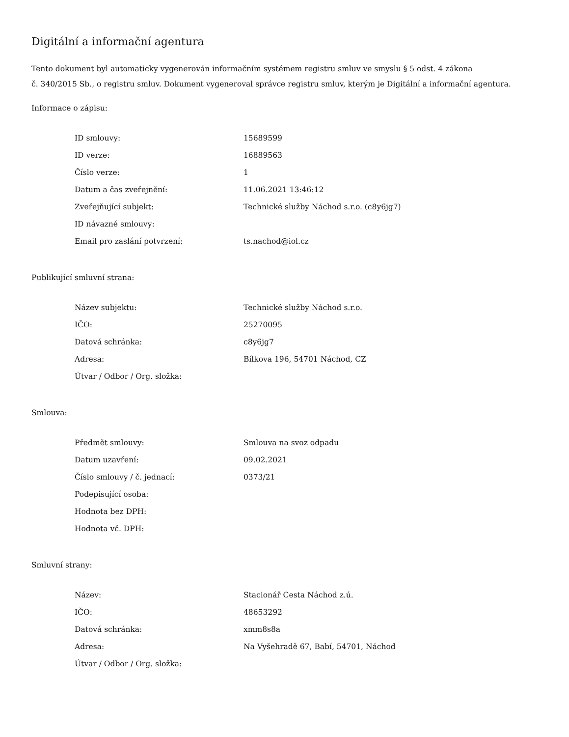Digitální a informační agentura
Tento dokument byl automaticky vygenerován informačním systémem registru smluv ve smyslu § 5 odst. 4 zákona
č. 340/2015 Sb., o registru smluv. Dokument vygeneroval správce registru smluv, kterým je Digitální a informační agentura.
Informace o zápisu:
| ID smlouvy: | 15689599 |
| ID verze: | 16889563 |
| Číslo verze: | 1 |
| Datum a čas zveřejnění: | 11.06.2021 13:46:12 |
| Zveřejňující subjekt: | Technické služby Náchod s.r.o. (c8y6jg7) |
| ID návazné smlouvy: | |
| Email pro zaslání potvrzení: | ts.nachod@iol.cz |
Publikující smluvní strana:
| Název subjektu: | Technické služby Náchod s.r.o. |
| IČO: | 25270095 |
| Datová schránka: | c8y6jg7 |
| Adresa: | Bílkova 196, 54701 Náchod, CZ |
| Útvar / Odbor / Org. složka: | |
Smlouva:
| Předmět smlouvy: | Smlouva na svoz odpadu |
| Datum uzavření: | 09.02.2021 |
| Číslo smlouvy / č. jednací: | 0373/21 |
| Podepisující osoba: | |
| Hodnota bez DPH: | |
| Hodnota vč. DPH: | |
Smluvní strany:
| Název: | Stacionář Cesta Náchod z.ú. |
| IČO: | 48653292 |
| Datová schránka: | xmm8s8a |
| Adresa: | Na Vyšehradě 67, Babí, 54701, Náchod |
| Útvar / Odbor / Org. složka: | |